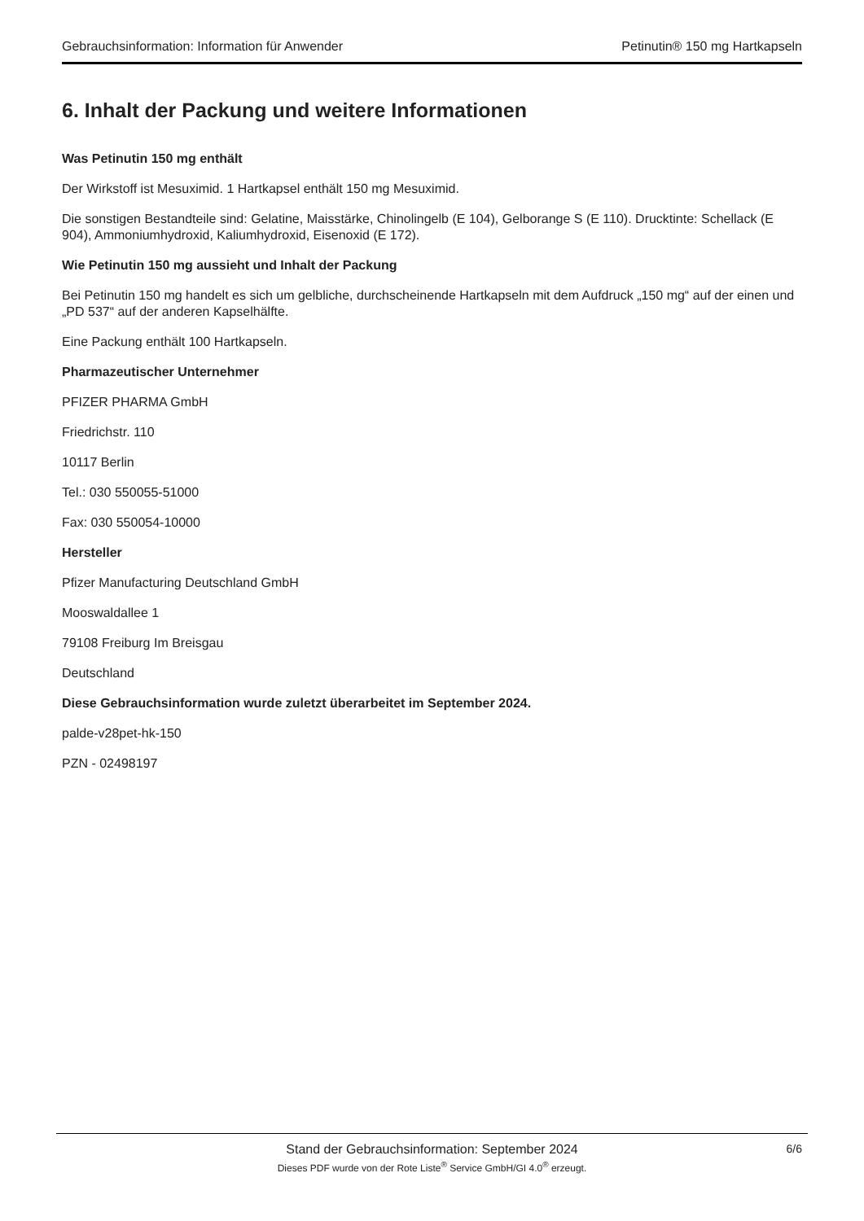Gebrauchsinformation: Information für Anwender Petinutin® 150 mg Hartkapseln
6. Inhalt der Packung und weitere Informationen
Was Petinutin 150 mg enthält
Der Wirkstoff ist Mesuximid. 1 Hartkapsel enthält 150 mg Mesuximid.
Die sonstigen Bestandteile sind: Gelatine, Maisstärke, Chinolingelb (E 104), Gelborange S (E 110). Drucktinte: Schellack (E 904), Ammoniumhydroxid, Kaliumhydroxid, Eisenoxid (E 172).
Wie Petinutin 150 mg aussieht und Inhalt der Packung
Bei Petinutin 150 mg handelt es sich um gelbliche, durchscheinende Hartkapseln mit dem Aufdruck „150 mg“ auf der einen und „PD 537“ auf der anderen Kapselhälfte.
Eine Packung enthält 100 Hartkapseln.
Pharmazeutischer Unternehmer
PFIZER PHARMA GmbH
Friedrichstr. 110
10117 Berlin
Tel.: 030 550055-51000
Fax: 030 550054-10000
Hersteller
Pfizer Manufacturing Deutschland GmbH
Mooswaldallee 1
79108 Freiburg Im Breisgau
Deutschland
Diese Gebrauchsinformation wurde zuletzt überarbeitet im September 2024.
palde-v28pet-hk-150
PZN - 02498197
Stand der Gebrauchsinformation: September 2024
Dieses PDF wurde von der Rote Liste<sup>®</sup> Service GmbH/GI 4.0<sup>®</sup> erzeugt.
6/6